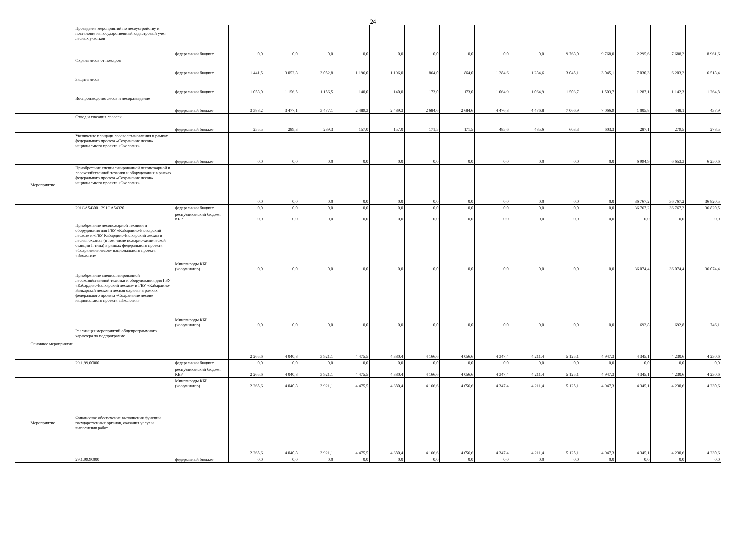24
| | | Проведение мероприятий по лесоустройству и постановке на государственный кадастровый учет лесных участков | федеральный бюджет | 0,0 | 0,0 | 0,0 | 0,0 | 0,0 | 0,0 | 0,0 | 0,0 | 0,0 | 9 768,0 | 9 768,0 | 2 295,6 | 7 688,2 | 8 961,6 |
| | | Охрана лесов от пожаров | федеральный бюджет | 1 441,5 | 3 052,8 | 3 052,8 | 1 196,0 | 1 196,0 | 864,0 | 864,0 | 1 284,6 | 1 284,6 | 3 045,1 | 3 045,1 | 7 030,3 | 6 203,2 | 6 518,4 |
| | | Защита лесов | федеральный бюджет | 1 058,0 | 1 156,5 | 1 156,5 | 140,0 | 140,0 | 173,0 | 173,0 | 1 064,9 | 1 064,9 | 1 503,7 | 1 503,7 | 1 287,1 | 1 142,3 | 1 264,8 |
| | | Воспроизводство лесов и лесоразведение | федеральный бюджет | 3 388,2 | 3 477,1 | 3 477,1 | 2 489,3 | 2 489,3 | 2 684,6 | 2 684,6 | 4 476,8 | 4 476,8 | 7 066,9 | 7 066,9 | 1 005,8 | 448,1 | 437,9 |
| | | Отвод и таксация лесосек | федеральный бюджет | 255,5 | 289,3 | 289,3 | 157,0 | 157,0 | 171,5 | 171,5 | 485,6 | 485,6 | 603,3 | 603,3 | 287,1 | 279,5 | 278,5 |
| | | Увеличение площади лесовосстановления в рамках федерального проекта «Сохранение лесов» национального проекта «Экология» | федеральный бюджет | 0,0 | 0,0 | 0,0 | 0,0 | 0,0 | 0,0 | 0,0 | 0,0 | 0,0 | 0,0 | 0,0 | 6 994,9 | 6 653,3 | 6 250,6 |
| | Мероприятие | Приобретение специализированной лесопожарной и лесохозяйственной техники и оборудования в рамках федерального проекта «Сохранение лесов» национального проекта «Экология» | | 0,0 | 0,0 | 0,0 | 0,0 | 0,0 | 0,0 | 0,0 | 0,0 | 0,0 | 0,0 | 0,0 | 36 767,2 | 36 767,2 | 36 820,5 |
| | | 291GA54300 291GA54320 | федеральный бюджет | 0,0 | 0,0 | 0,0 | 0,0 | 0,0 | 0,0 | 0,0 | 0,0 | 0,0 | 0,0 | 0,0 | 36 767,2 | 36 767,2 | 36 820,5 |
| | | | республиканский бюджет КБР | 0,0 | 0,0 | 0,0 | 0,0 | 0,0 | 0,0 | 0,0 | 0,0 | 0,0 | 0,0 | 0,0 | 0,0 | 0,0 | 0,0 |
| | | Приобретение лесопожарной техники и оборудования для ГБУ «Кабардино-Балкарский лесхоз» и «ГБУ Кабардино-Балкарский лесхоз и лесная охрана» (в том числе пожарно-химической станции II типа) в рамках федерального проекта «Сохранение лесов» национального проекта «Экология» | Минприроды КБР (координатор) | 0,0 | 0,0 | 0,0 | 0,0 | 0,0 | 0,0 | 0,0 | 0,0 | 0,0 | 0,0 | 0,0 | 36 074,4 | 36 074,4 | 36 074,4 |
| | | Приобретение специализированной лесохозяйственной техники и оборудования для ГБУ «Кабардино-Балкарский лесхоз» и ГБУ «Кабардино-Балкарский лесхоз и лесная охрана» в рамках федерального проекта «Сохранение лесов» национального проекта «Экология» | Минприроды КБР (координатор) | 0,0 | 0,0 | 0,0 | 0,0 | 0,0 | 0,0 | 0,0 | 0,0 | 0,0 | 0,0 | 0,0 | 692,8 | 692,8 | 746,1 |
| | Основное мероприятие | Реализация мероприятий общепрограммного характера по подпрограмме | | 2 265,6 | 4 040,8 | 3 921,1 | 4 475,5 | 4 380,4 | 4 166,6 | 4 056,6 | 4 347,4 | 4 211,4 | 5 125,1 | 4 947,3 | 4 345,1 | 4 230,6 | 4 230,6 |
| | | 29.1.99.00000 | федеральный бюджет | 0,0 | 0,0 | 0,0 | 0,0 | 0,0 | 0,0 | 0,0 | 0,0 | 0,0 | 0,0 | 0,0 | 0,0 | 0,0 | 0,0 |
| | | | республиканский бюджет КБР | 2 265,6 | 4 040,8 | 3 921,1 | 4 475,5 | 4 380,4 | 4 166,6 | 4 056,6 | 4 347,4 | 4 211,4 | 5 125,1 | 4 947,3 | 4 345,1 | 4 230,6 | 4 230,6 |
| | | | Минприроды КБР (координатор) | 2 265,6 | 4 040,8 | 3 921,1 | 4 475,5 | 4 380,4 | 4 166,6 | 4 056,6 | 4 347,4 | 4 211,4 | 5 125,1 | 4 947,3 | 4 345,1 | 4 230,6 | 4 230,6 |
| | Мероприятие | Финансовое обеспечение выполнения функций государственных органов, оказания услуг и выполнения работ | | 2 265,6 | 4 040,8 | 3 921,1 | 4 475,5 | 4 380,4 | 4 166,6 | 4 056,6 | 4 347,4 | 4 211,4 | 5 125,1 | 4 947,3 | 4 345,1 | 4 230,6 | 4 230,6 |
| | | 29.1.99.90000 | федеральный бюджет | 0,0 | 0,0 | 0,0 | 0,0 | 0,0 | 0,0 | 0,0 | 0,0 | 0,0 | 0,0 | 0,0 | 0,0 | 0,0 | 0,0 |